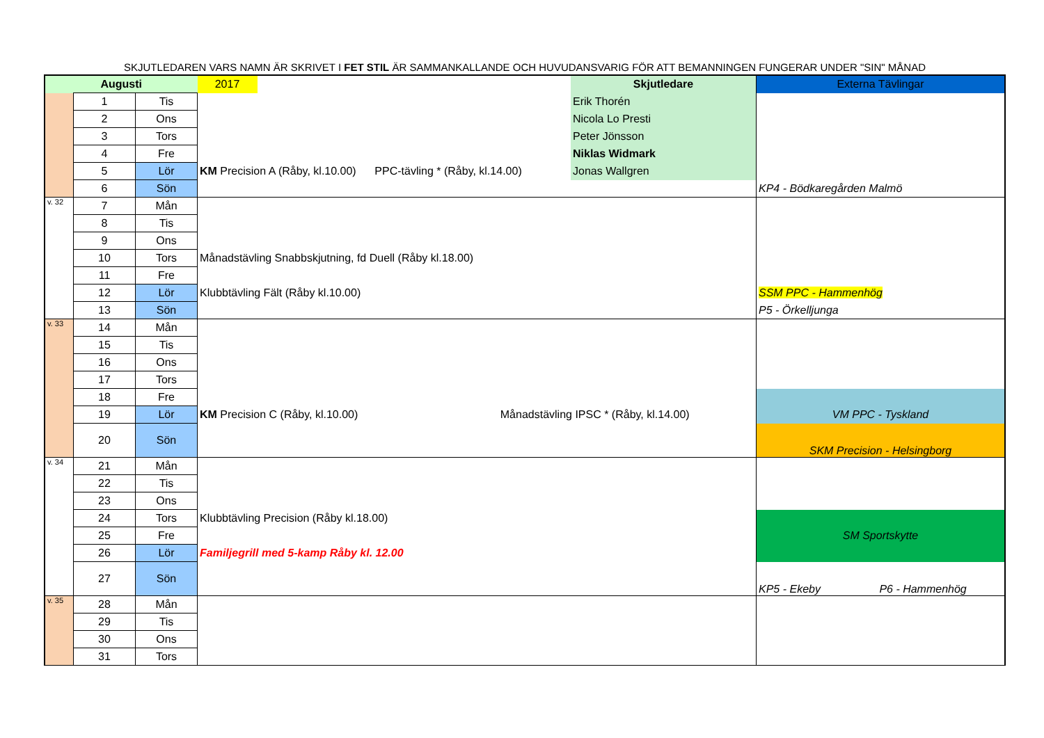SKJUTLEDAREN VARS NAMN ÄR SKRIVET I FET STIL ÄR SAMMANKALLANDE OCH HUVUDANSVARIG FÖR ATT BEMANNINGEN FUNGERAR UNDER "SIN" MÅNAD
| Augusti | | | 2017 | | Skjutledare | Externa Tävlingar |
| | 1 | Tis | | | Erik Thorén | |
| | 2 | Ons | | | Nicola Lo Presti | |
| | 3 | Tors | | | Peter Jönsson | |
| | 4 | Fre | | | Niklas Widmark | |
| | 5 | Lör | KM Precision A (Råby, kl.10.00) PPC-tävling * (Råby, kl.14.00) | | Jonas Wallgren | |
| | 6 | Sön | | | | KP4 - Bödkaregården Malmö |
| v. 32 | 7 | Mån | | | | |
| | 8 | Tis | | | | |
| | 9 | Ons | | | | |
| | 10 | Tors | Månadstävling Snabbskjutning, fd Duell (Råby kl.18.00) | | | |
| | 11 | Fre | | | | |
| | 12 | Lör | Klubbtävling Fält (Råby kl.10.00) | | | SSM PPC - Hammenhög |
| | 13 | Sön | | | | P5 - Örkelljunga |
| v. 33 | 14 | Mån | | | | |
| | 15 | Tis | | | | |
| | 16 | Ons | | | | |
| | 17 | Tors | | | | |
| | 18 | Fre | | | | |
| | 19 | Lör | KM Precision C (Råby, kl.10.00) Månadstävling IPSC * (Råby, kl.14.00) | | | VM PPC - Tyskland |
| | 20 | Sön | | | | SKM Precision - Helsingborg |
| v. 34 | 21 | Mån | | | | |
| | 22 | Tis | | | | |
| | 23 | Ons | | | | |
| | 24 | Tors | Klubbtävling Precision (Råby kl.18.00) | | | |
| | 25 | Fre | | | | SM Sportskytte |
| | 26 | Lör | Familjegrill med 5-kamp Råby kl. 12.00 | | | |
| | 27 | Sön | | | | KP5 - Ekeby P6 - Hammenhög |
| v. 35 | 28 | Mån | | | | |
| | 29 | Tis | | | | |
| | 30 | Ons | | | | |
| | 31 | Tors | | | | |